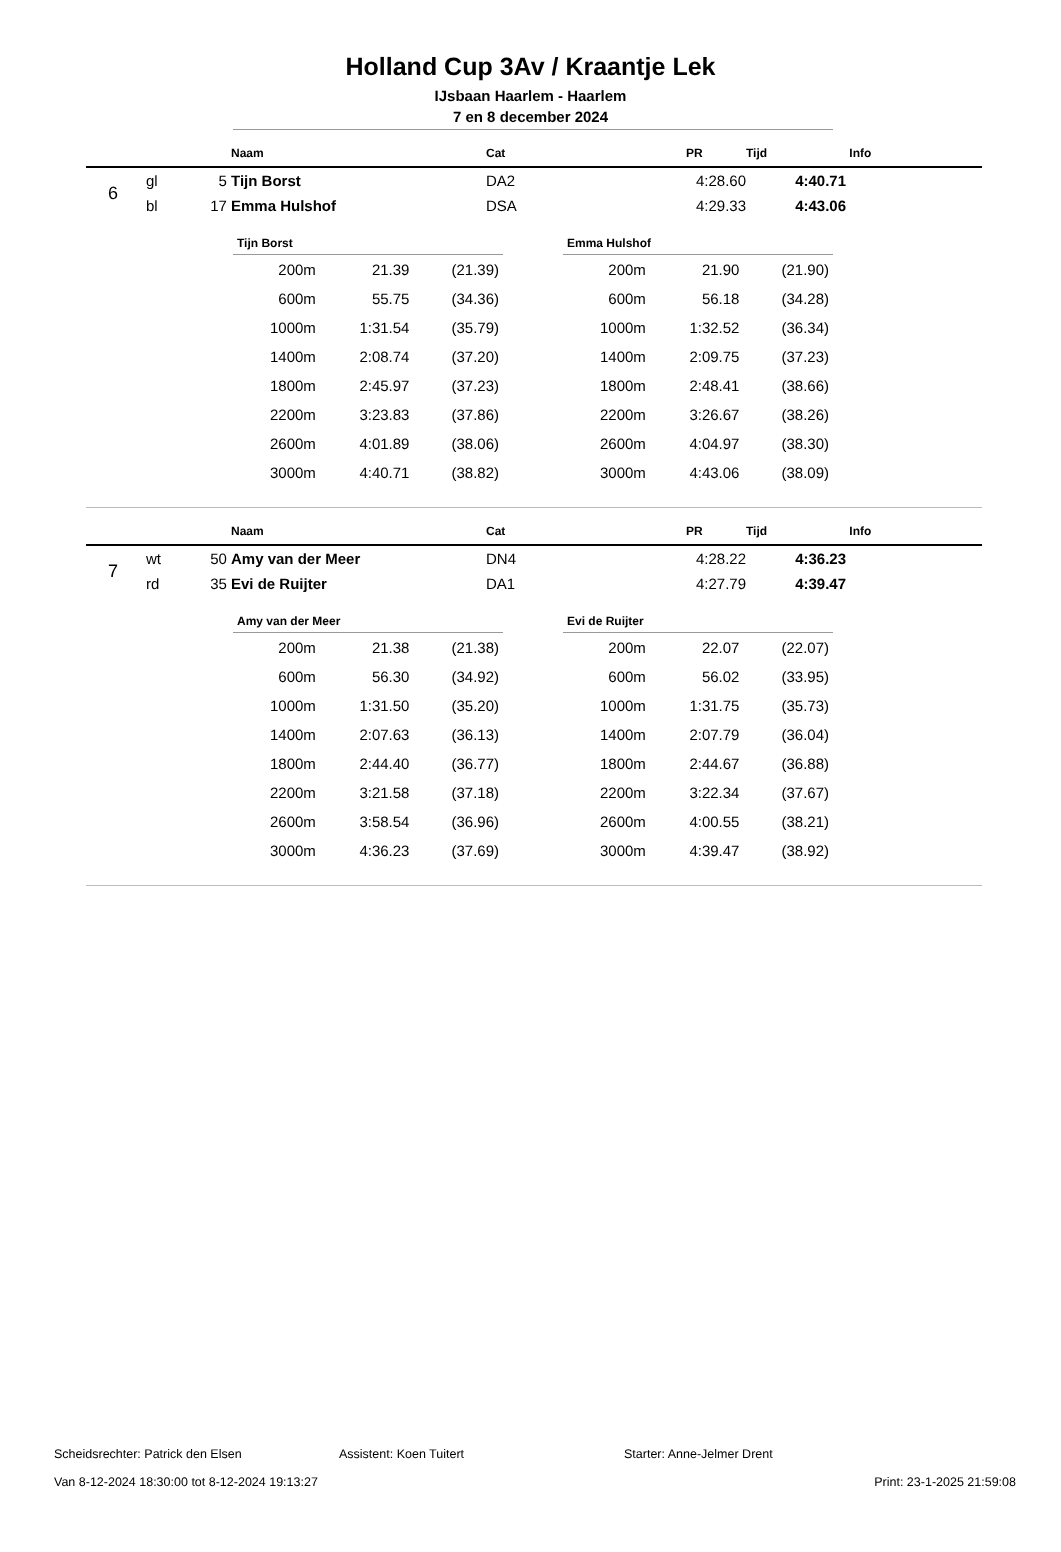Holland Cup 3Av / Kraantje Lek
IJsbaan Haarlem - Haarlem
7 en 8 december 2024
| | | | Naam | Cat | PR | Tijd | Info |
| --- | --- | --- | --- | --- | --- | --- | --- |
| 6 | gl | 5 | Tijn Borst | DA2 | 4:28.60 | 4:40.71 | |
| | bl | 17 | Emma Hulshof | DSA | 4:29.33 | 4:43.06 | |
| Tijn Borst | | |
| --- | --- | --- |
| 200m | 21.39 | (21.39) |
| 600m | 55.75 | (34.36) |
| 1000m | 1:31.54 | (35.79) |
| 1400m | 2:08.74 | (37.20) |
| 1800m | 2:45.97 | (37.23) |
| 2200m | 3:23.83 | (37.86) |
| 2600m | 4:01.89 | (38.06) |
| 3000m | 4:40.71 | (38.82) |
| Emma Hulshof | | |
| --- | --- | --- |
| 200m | 21.90 | (21.90) |
| 600m | 56.18 | (34.28) |
| 1000m | 1:32.52 | (36.34) |
| 1400m | 2:09.75 | (37.23) |
| 1800m | 2:48.41 | (38.66) |
| 2200m | 3:26.67 | (38.26) |
| 2600m | 4:04.97 | (38.30) |
| 3000m | 4:43.06 | (38.09) |
| | | | Naam | Cat | PR | Tijd | Info |
| --- | --- | --- | --- | --- | --- | --- | --- |
| 7 | wt | 50 | Amy van der Meer | DN4 | 4:28.22 | 4:36.23 | |
| | rd | 35 | Evi de Ruijter | DA1 | 4:27.79 | 4:39.47 | |
| Amy van der Meer | | |
| --- | --- | --- |
| 200m | 21.38 | (21.38) |
| 600m | 56.30 | (34.92) |
| 1000m | 1:31.50 | (35.20) |
| 1400m | 2:07.63 | (36.13) |
| 1800m | 2:44.40 | (36.77) |
| 2200m | 3:21.58 | (37.18) |
| 2600m | 3:58.54 | (36.96) |
| 3000m | 4:36.23 | (37.69) |
| Evi de Ruijter | | |
| --- | --- | --- |
| 200m | 22.07 | (22.07) |
| 600m | 56.02 | (33.95) |
| 1000m | 1:31.75 | (35.73) |
| 1400m | 2:07.79 | (36.04) |
| 1800m | 2:44.67 | (36.88) |
| 2200m | 3:22.34 | (37.67) |
| 2600m | 4:00.55 | (38.21) |
| 3000m | 4:39.47 | (38.92) |
Scheidsrechter: Patrick den Elsen Assistent: Koen Tuitert Starter: Anne-Jelmer Drent
Van 8-12-2024 18:30:00 tot 8-12-2024 19:13:27 Print: 23-1-2025 21:59:08